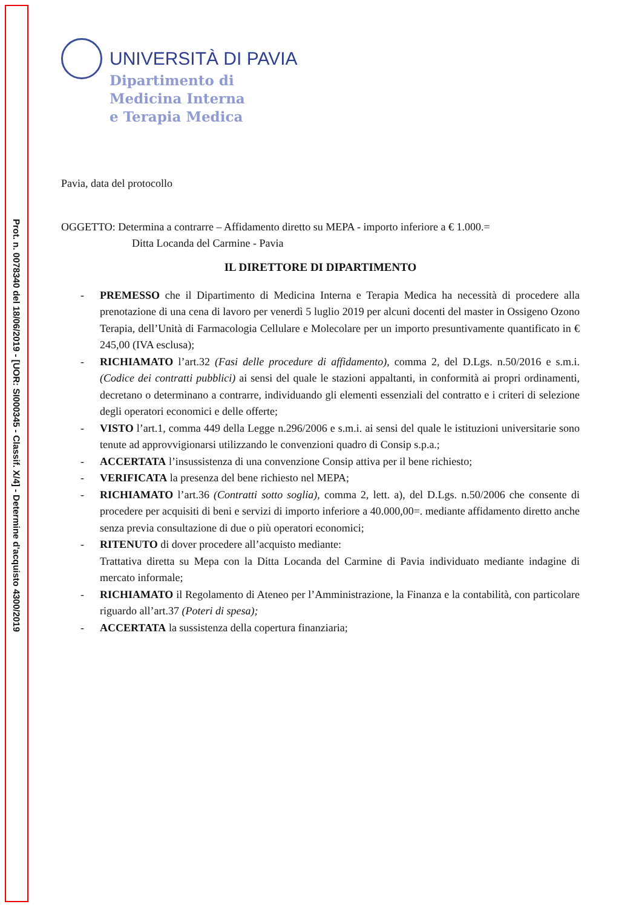Prot. n. 0078340 del 18/06/2019 - [UOR: SI000345 - Classif. X/4] - Determine d'acquisto 4300/2019
UNIVERSITÀ DI PAVIA
Dipartimento di
Medicina Interna
e Terapia Medica
Pavia, data del protocollo
OGGETTO: Determina a contrarre – Affidamento diretto su MEPA - importo inferiore a € 1.000.=
Ditta Locanda del Carmine - Pavia
IL DIRETTORE DI DIPARTIMENTO
- PREMESSO che il Dipartimento di Medicina Interna e Terapia Medica ha necessità di procedere alla prenotazione di una cena di lavoro per venerdì 5 luglio 2019 per alcuni docenti del master in Ossigeno Ozono Terapia, dell’Unità di Farmacologia Cellulare e Molecolare per un importo presuntivamente quantificato in € 245,00 (IVA esclusa);
- RICHIAMATO l’art.32 (Fasi delle procedure di affidamento), comma 2, del D.Lgs. n.50/2016 e s.m.i. (Codice dei contratti pubblici) ai sensi del quale le stazioni appaltanti, in conformità ai propri ordinamenti, decretano o determinano a contrarre, individuando gli elementi essenziali del contratto e i criteri di selezione degli operatori economici e delle offerte;
- VISTO l’art.1, comma 449 della Legge n.296/2006 e s.m.i. ai sensi del quale le istituzioni universitarie sono tenute ad approvvigionarsi utilizzando le convenzioni quadro di Consip s.p.a.;
- ACCERTATA l’insussistenza di una convenzione Consip attiva per il bene richiesto;
- VERIFICATA la presenza del bene richiesto nel MEPA;
- RICHIAMATO l’art.36 (Contratti sotto soglia), comma 2, lett. a), del D.Lgs. n.50/2006 che consente di procedere per acquisiti di beni e servizi di importo inferiore a 40.000,00=. mediante affidamento diretto anche senza previa consultazione di due o più operatori economici;
- RITENUTO di dover procedere all’acquisto mediante:
Trattativa diretta su Mepa con la Ditta Locanda del Carmine di Pavia individuato mediante indagine di mercato informale;
- RICHIAMATO il Regolamento di Ateneo per l’Amministrazione, la Finanza e la contabilità, con particolare riguardo all’art.37 (Poteri di spesa);
- ACCERTATA la sussistenza della copertura finanziaria;